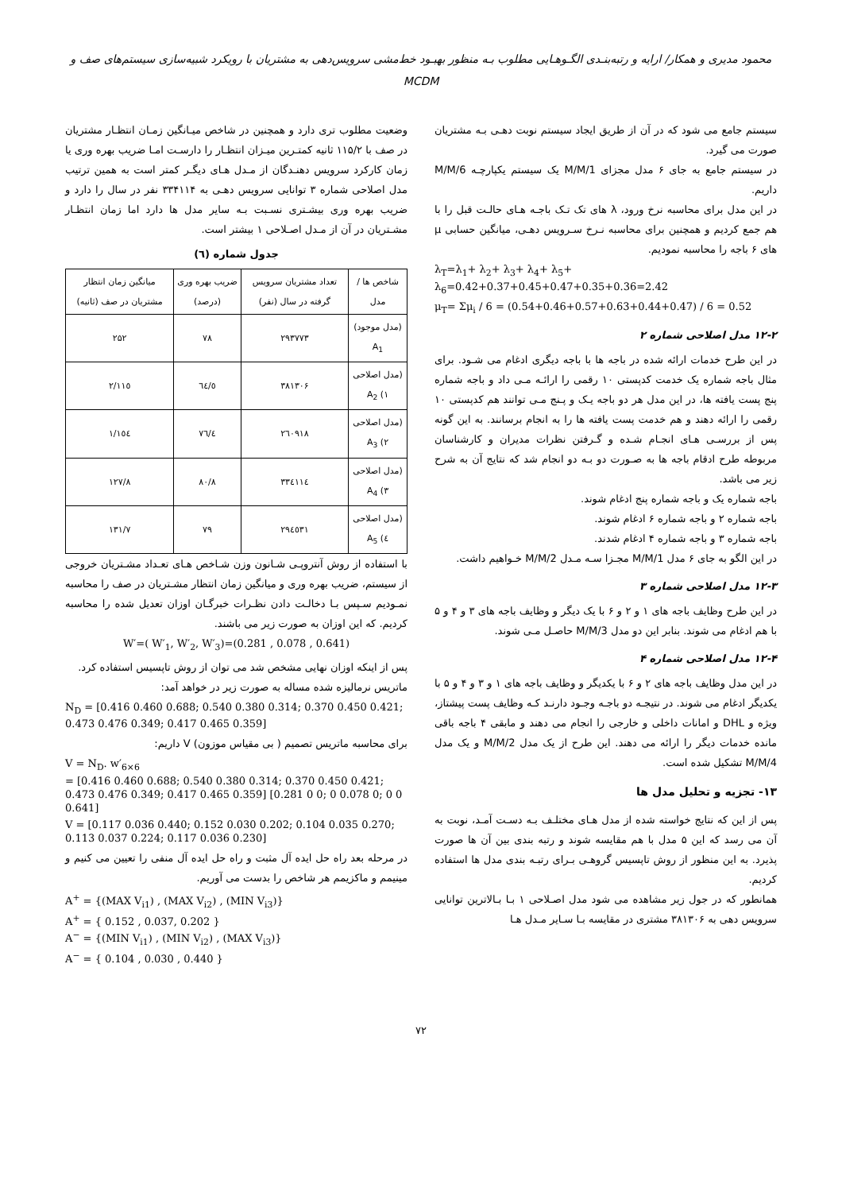محمود مدیری و همکار/ ارایه و رتبه‌بنـدی الگـوهـایی مطلوب بـه منظور بهبـود خط‌مشی سرویس‌دهی به مشتریان با رویکرد شبیه‌سازی سیستم‌های صف و MCDM
سیستم جامع می شود که در آن از طریق ایجاد سیستم نوبت دهـی بـه مشتریان صورت می گیرد.
در سیستم جامع به جای ۶ مدل مجزای M/M/1 یک سیستم یکپارچـه M/M/6 داریم.
در این مدل برای محاسبه نرخ ورود، λ های تک تـک باجـه هـای حالـت قبل را با هم جمع کردیم و همچنین برای محاسبه نـرخ سـرویس دهـی، میانگین حسابی μ های ۶ باجه را محاسبه نمودیم.
λ<sub>T</sub>=λ<sub>1</sub>+ λ<sub>2</sub>+ λ<sub>3</sub>+ λ<sub>4</sub>+ λ<sub>5</sub>+ λ<sub>6</sub>=0.42+0.37+0.45+0.47+0.35+0.36=2.42
μ<sub>T</sub>= Σμ<sub>i</sub> / 6 = (0.54+0.46+0.57+0.63+0.44+0.47) / 6 = 0.52
۱۲-۲ مدل اصلاحی شماره ۲
در این طرح خدمات ارائه شده در باجه ها با باجه دیگری ادغام می شـود. برای مثال باجه شماره یک خدمت کدپستی ۱۰ رقمی را ارائـه مـی داد و باجه شماره پنج پست یافته ها، در این مدل هر دو باجه یـک و پـنج مـی توانند هم کدپستی ۱۰ رقمی را ارائه دهند و هم خدمت پست یافته ها را به انجام برسانند. به این گونه پس از بررسـی هـای انجـام شـده و گـرفتن نظرات مدیران و کارشناسان مربوطه طرح ادقام باجه ها به صـورت دو بـه دو انجام شد که نتایج آن به شرح زیر می باشد.
باجه شماره یک و باجه شماره پنج ادغام شوند.
باجه شماره ۲ و باجه شماره ۶ ادغام شوند.
باجه شماره ۳ و باجه شماره ۴ ادغام شدند.
در این الگو به جای ۶ مدل M/M/1 مجـزا سـه مـدل M/M/2 خـواهیم داشت.
۱۲-۳ مدل اصلاحی شماره ۳
در این طرح وظایف باجه های ۱ و ۲ و ۶ با یک دیگر و وظایف باجه های ۳ و ۴ و ۵ با هم ادغام می شوند. بنابر این دو مدل M/M/3 حاصـل مـی شوند.
۱۲-۴ مدل اصلاحی شماره ۴
در این مدل وظایف باجه های ۲ و ۶ با یکدیگر و وظایف باجه های ۱ و ۳ و ۴ و ۵ با یکدیگر ادغام می شوند. در نتیجـه دو باجـه وجـود دارنـد کـه وظایف پست پیشتاز، ویژه و DHL و امانات داخلی و خارجی را انجام می دهند و مابقی ۴ باجه باقی مانده خدمات دیگر را ارائه می دهند. این طرح از یک مدل M/M/2 و یک مدل M/M/4 تشکیل شده است.
۱۳- تجزیه و تحلیل مدل ها
پس از این که نتایج خواسته شده از مدل هـای مختلـف بـه دسـت آمـد، نوبت به آن می رسد که این ۵ مدل با هم مقایسه شوند و رتبه بندی بین آن ها صورت پذیرد. به این منظور از روش تاپسیس گروهـی بـرای رتبـه بندی مدل ها استفاده کردیم.
همانطور که در جول زیر مشاهده می شود مدل اصـلاحی ۱ بـا بـالاترین توانایی سرویس دهی به ۳۸۱۳۰۶ مشتری در مقایسه بـا سـایر مـدل هـا
وضعیت مطلوب تری دارد و همچنین در شاخص میـانگین زمـان انتظـار مشتریان در صف با ۱۱۵/۲ ثانیه کمتـرین میـزان انتظـار را دارسـت امـا ضریب بهره وری یا زمان کارکرد سرویس دهنـدگان از مـدل هـای دیگـر کمتر است به همین ترتیب مدل اصلاحی شماره ۳ توانایی سرویس دهـی به ۳۳۴۱۱۴ نفر در سال را دارد و ضریب بهره وری بیشـتری نسـبت بـه سایر مدل ها دارد اما زمان انتظـار مشـتریان در آن از مـدل اصـلاحی ۱ بیشتر است.
جدول شماره (٦)
| شاخص ها / مدل | تعداد مشتریان سرویس گرفته در سال (نفر) | ضریب بهره وری (درصد) | میانگین زمان انتظار مشتریان در صف (ثانیه) |
| --- | --- | --- | --- |
| (مدل موجود) A<sub>1</sub> | ۲۹۳۷۷۳ | ۷۸ | ۲۵۲ |
| (مدل اصلاحی ۱) A<sub>2</sub> | ۳۸۱۳۰۶ | ٦٤/٥ | ۱۱٥/۲ |
| (مدل اصلاحی ۲) A<sub>3</sub> | ۲٦۰۹۱۸ | ۷٦/٤ | ۱٥٤/۱ |
| (مدل اصلاحی ۳) A<sub>4</sub> | ۳۳٤۱۱٤ | ۸۰/۸ | ۱۲۷/۸ |
| (مدل اصلاحی ٤) A<sub>5</sub> | ۲۹٤٥۳۱ | ۷۹ | ۱۳۱/۷ |
با استفاده از روش آنتروپـی شـانون وزن شـاخص هـای تعـداد مشـتریان خروجی از سیستم، ضریب بهره وری و میانگین زمان انتظار مشـتریان در صف را محاسبه نمـودیم سـپس بـا دخالـت دادن نظـرات خبرگـان اوزان تعدیل شده را محاسبه کردیم. که این اوزان به صورت زیر می باشند.
W′=( W′<sub>1</sub>, W′<sub>2</sub>, W′<sub>3</sub>)=(0.281 , 0.078 , 0.641)
پس از اینکه اوزان نهایی مشخص شد می توان از روش تاپسیس استفاده کرد.
ماتریس نرمالیزه شده مساله به صورت زیر در خواهد آمد:
N<sub>D</sub> = [0.416 0.460 0.688; 0.540 0.380 0.314; 0.370 0.450 0.421; 0.473 0.476 0.349; 0.417 0.465 0.359]
برای محاسبه ماتریس تصمیم ( بی مقیاس موزون) V داریم:
V = N<sub>D</sub>. w′<sub>6×6</sub>
= [0.416 0.460 0.688; 0.540 0.380 0.314; 0.370 0.450 0.421; 0.473 0.476 0.349; 0.417 0.465 0.359] [0.281 0 0; 0 0.078 0; 0 0 0.641]
V = [0.117 0.036 0.440; 0.152 0.030 0.202; 0.104 0.035 0.270; 0.113 0.037 0.224; 0.117 0.036 0.230]
در مرحله بعد راه حل ایده آل مثبت و راه حل ایده آل منفی را تعیین می کنیم و مینیمم و ماکزیمم هر شاخص را بدست می آوریم.
A<sup>+</sup> = {(MAX V<sub>i1</sub>) , (MAX V<sub>i2</sub>) , (MIN V<sub>i3</sub>)}
A<sup>+</sup> = { 0.152 , 0.037, 0.202 }
A<sup>−</sup> = {(MIN V<sub>i1</sub>) , (MIN V<sub>i2</sub>) , (MAX V<sub>i3</sub>)}
A<sup>−</sup> = { 0.104 , 0.030 , 0.440 }
۷۲